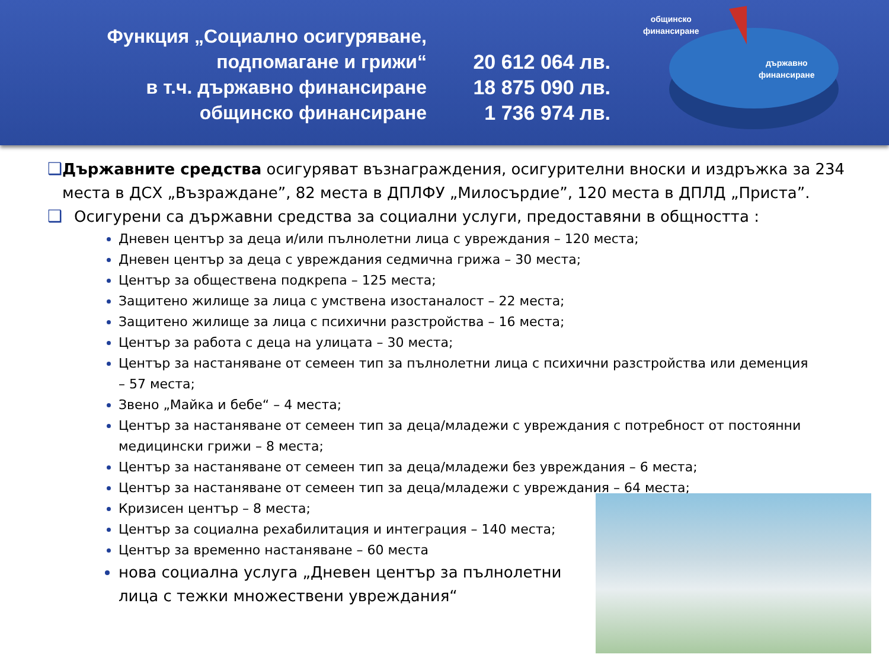Функция „Социално осигуряване,
подпомагане и грижи“
в т.ч. държавно финансиране
общинско финансиране
20 612 064 лв.
18 875 090 лв.
1 736 974 лв.
общинско
финансиране
държавно
финансиране
❑ Държавните средства осигуряват възнаграждения, осигурителни вноски и издръжка за 234 места в ДСХ „Възраждане”, 82 места в ДПЛФУ „Милосърдие”, 120 места в ДПЛД „Приста”.
❑ Осигурени са държавни средства за социални услуги, предоставяни в общността :
Дневен център за деца и/или пълнолетни лица с увреждания – 120 места;
Дневен център за деца с увреждания седмична грижа – 30 места;
Център за обществена подкрепа – 125 места;
Защитено жилище за лица с умствена изостаналост – 22 места;
Защитено жилище за лица с психични разстройства – 16 места;
Център за работа с деца на улицата – 30 места;
Център за настаняване от семеен тип за пълнолетни лица с психични разстройства или деменция – 57 места;
Звено „Майка и бебе“ – 4 места;
Център за настаняване от семеен тип за деца/младежи с увреждания с потребност от постоянни медицински грижи – 8 места;
Център за настаняване от семеен тип за деца/младежи без увреждания – 6 места;
Център за настаняване от семеен тип за деца/младежи с увреждания – 64 места;
Кризисен център – 8 места;
Център за социална рехабилитация и интеграция – 140 места;
Център за временно настаняване – 60 места
нова социална услуга „Дневен център за пълнолетни лица с тежки множествени увреждания“